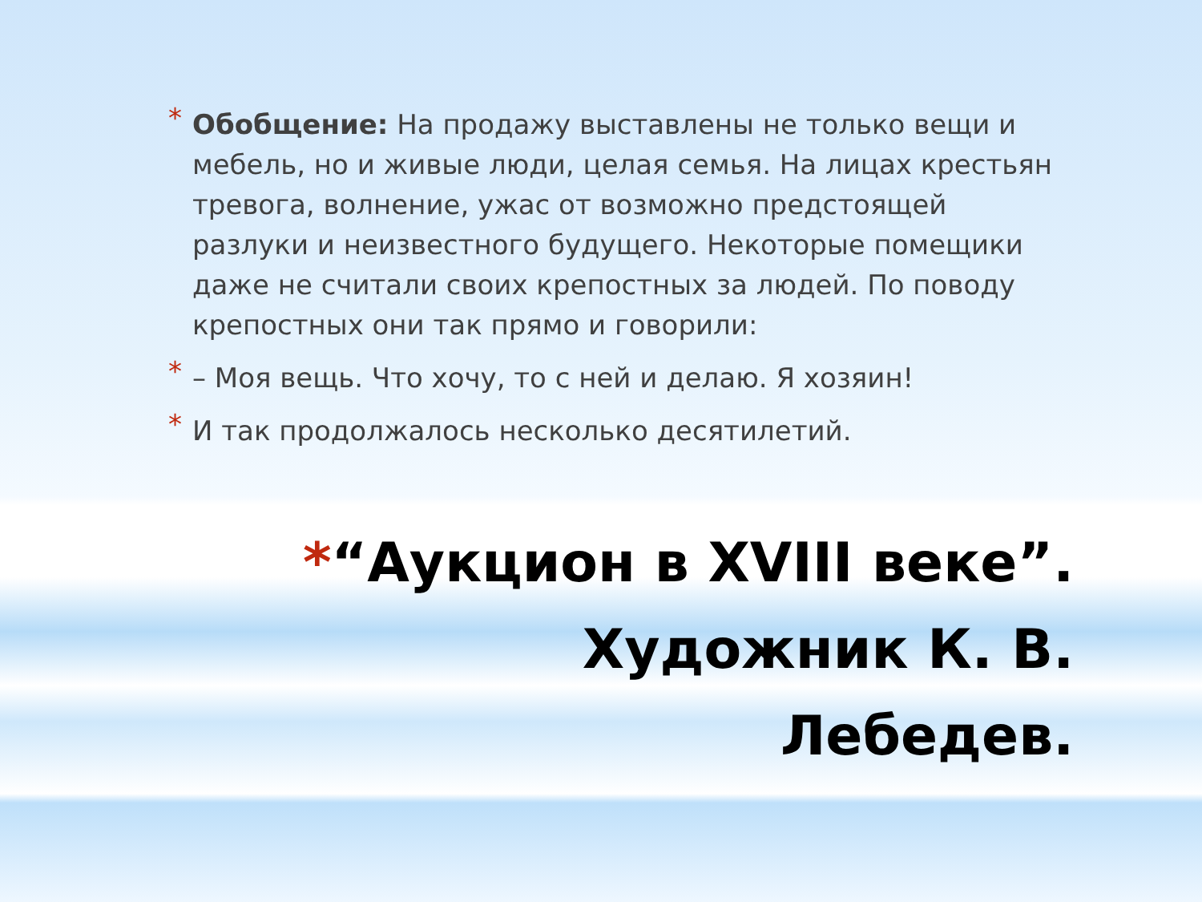* Обобщение: На продажу выставлены не только вещи и мебель, но и живые люди, целая семья. На лицах крестьян тревога, волнение, ужас от возможно предстоящей разлуки и неизвестного будущего. Некоторые помещики даже не считали своих крепостных за людей. По поводу крепостных они так прямо и говорили:
* – Моя вещь. Что хочу, то с ней и делаю. Я хозяин!
* И так продолжалось несколько десятилетий.
*“Аукцион в XVIII веке”. Художник К. В.
Лебедев.